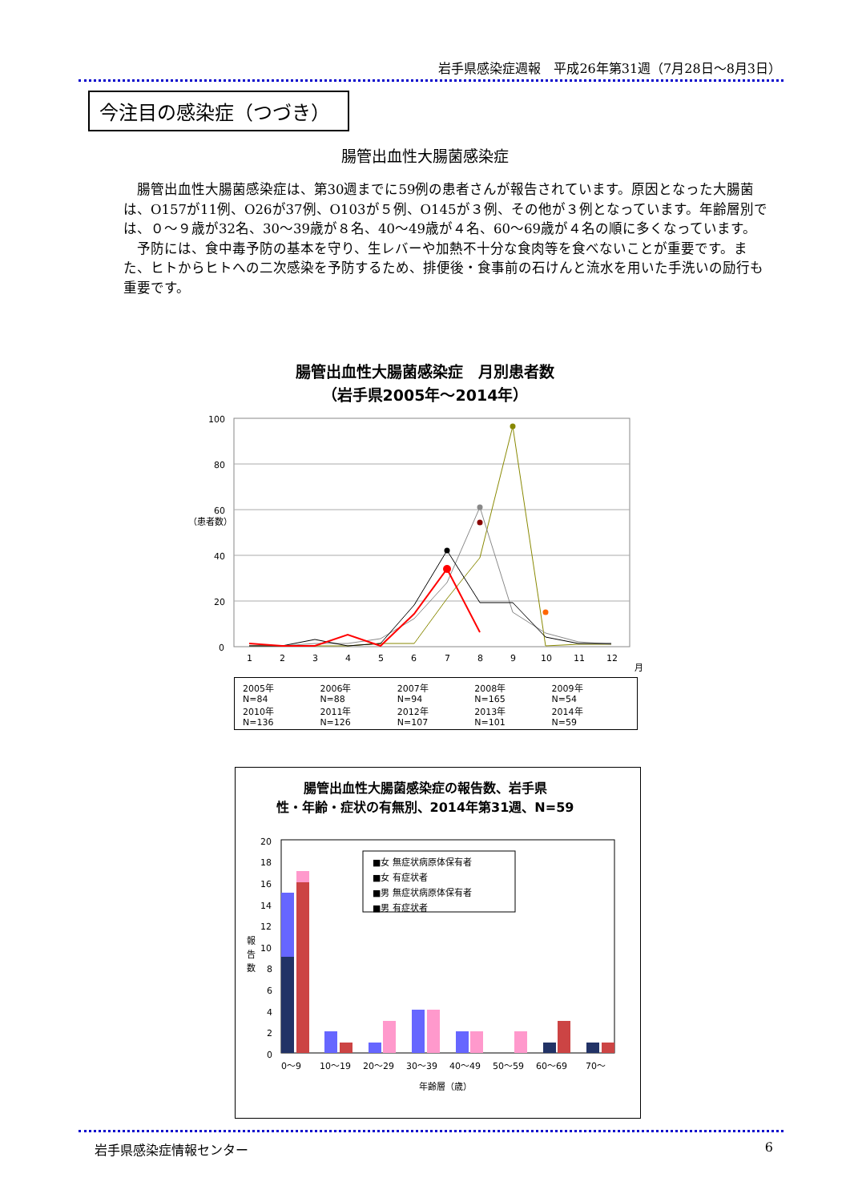岩手県感染症週報　平成26年第31週（7月28日～8月3日）
今注目の感染症（つづき）
腸管出血性大腸菌感染症
腸管出血性大腸菌感染症は、第30週までに59例の患者さんが報告されています。原因となった大腸菌は、O157が11例、O26が37例、O103が５例、O145が３例、その他が３例となっています。年齢層別では、０～９歳が32名、30～39歳が８名、40～49歳が４名、60～69歳が４名の順に多くなっています。
予防には、食中毒予防の基本を守り、生レバーや加熱不十分な食肉等を食べないことが重要です。また、ヒトからヒトへの二次感染を予防するため、排便後・食事前の石けんと流水を用いた手洗いの励行も重要です。
腸管出血性大腸菌感染症　月別患者数
（岩手県2005年～2014年）
100
80
60
40
20
0
（患者数）
1
2
3
4
5
6
7
8
9
10
11
12
月
2005年
N=84
2006年
N=88
2007年
N=94
2008年
N=165
2009年
N=54
2010年
N=136
2011年
N=126
2012年
N=107
2013年
N=101
2014年
N=59
腸管出血性大腸菌感染症の報告数、岩手県
性・年齢・症状の有無別、2014年第31週、N=59
20
18
16
14
12
10
8
6
4
2
0
報
告
数
■女 無症状病原体保有者
■女 有症状者
■男 無症状病原体保有者
■男 有症状者
0～9
10～19
20～29
30～39
40～49
50～59
60～69
70～
年齢層（歳）
岩手県感染症情報センター 6